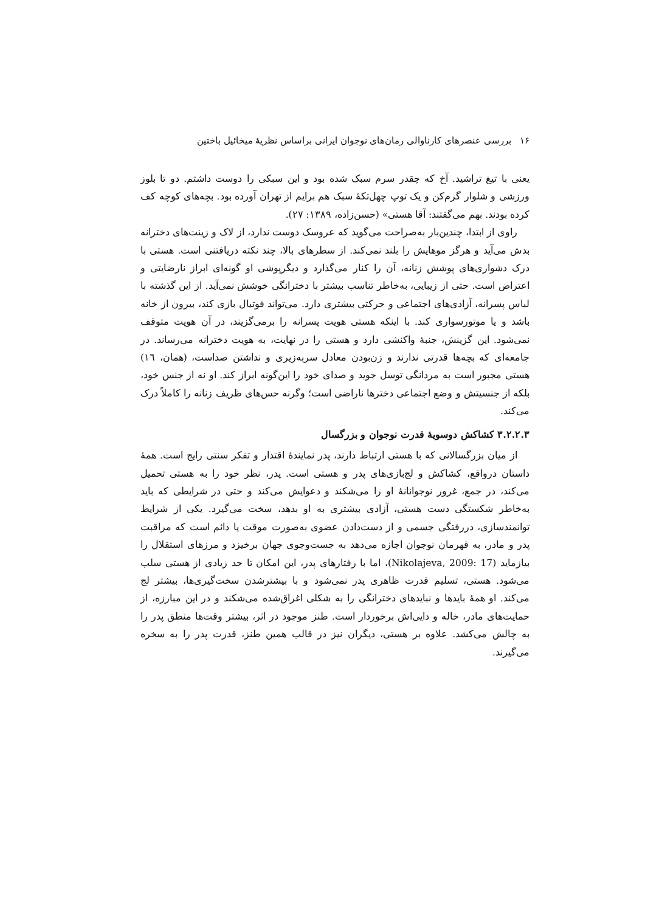۱۶ بررسی عنصرهای کارناوالی رمان‌های نوجوان ایرانی براساس نظریهٔ میخائیل باختین
یعنی با تیغ تراشید. آخ که چقدر سرم سبک شده بود و این سبکی را دوست داشتم. دو تا بلوز ورزشی و شلوار گرم‌کن و یک توپ چهل‌تکهٔ سبک هم برایم از تهران آورده بود. بچه‌های کوچه کف کرده بودند. بهم می‌گفتند: آقا هستی» (حسن‌زاده، ۱۳۸۹: ۲۷).
راوی از ابتدا، چندین‌بار به‌صراحت می‌گوید که عروسک دوست ندارد، از لاک و زینت‌های دخترانه بدش می‌آید و هرگز موهایش را بلند نمی‌کند. از سطرهای بالا، چند نکته دریافتنی است. هستی با درک دشواری‌های پوشش زنانه، آن را کنار می‌گذارد و دیگرپوشی او گونه‌ای ابراز نارضایتی و اعتراض است. حتی از زیبایی، به‌خاطر تناسب بیشتر با دخترانگی خوشش نمی‌آید. از این گذشته با لباس پسرانه، آزادی‌های اجتماعی و حرکتی بیشتری دارد. می‌تواند فوتبال بازی کند، بیرون از خانه باشد و یا موتورسواری کند. با اینکه هستی هویت پسرانه را برمی‌گزیند، در آن هویت متوقف نمی‌شود. این گزینش، جنبهٔ واکنشی دارد و هستی را در نهایت، به هویت دخترانه می‌رساند. در جامعه‌ای که بچه‌ها قدرتی ندارند و زن‌بودن معادل سربه‌زیری و نداشتن صداست، (همان، ١٦) هستی مجبور است به مردانگی توسل جوید و صدای خود را این‌گونه ابراز کند. او نه از جنس خود، بلکه از جنسیتش و وضع اجتماعی دخترها ناراضی است؛ وگرنه حس‌های ظریف زنانه را کاملاً درک می‌کند.
۳.۲.۲.۳ کشاکش دوسویهٔ قدرت نوجوان و بزرگسال
از میان بزرگسالانی که با هستی ارتباط دارند، پدر نمایندهٔ اقتدار و تفکر سنتی رایج است. همهٔ داستان درواقع، کشاکش و لج‌بازی‌های پدر و هستی است. پدر، نظر خود را به هستی تحمیل می‌کند، در جمع، غرور نوجوانانهٔ او را می‌شکند و دعوایش می‌کند و حتی در شرایطی که باید به‌خاطر شکستگی دست هستی، آزادی بیشتری به او بدهد، سخت می‌گیرد. یکی از شرایط توانمندسازی، دررفتگی جسمی و از دست‌دادن عضوی به‌صورت موقت یا دائم است که مراقبت پدر و مادر، به قهرمان نوجوان اجازه می‌دهد به جست‌وجوی جهان برخیزد و مرزهای استقلال را بیازماید (Nikolajeva, 2009: 17)، اما با رفتارهای پدر، این امکان تا حد زیادی از هستی سلب می‌شود. هستی، تسلیم قدرت ظاهری پدر نمی‌شود و با بیشترشدن سخت‌گیری‌ها، بیشتر لج می‌کند. او همهٔ بایدها و نبایدهای دخترانگی را به شکلی اغراق‌شده می‌شکند و در این مبارزه، از حمایت‌های مادر، خاله و دایی‌اش برخوردار است. طنز موجود در اثر، بیشتر وقت‌ها منطق پدر را به چالش می‌کشد. علاوه بر هستی، دیگران نیز در قالب همین طنز، قدرت پدر را به سخره می‌گیرند.